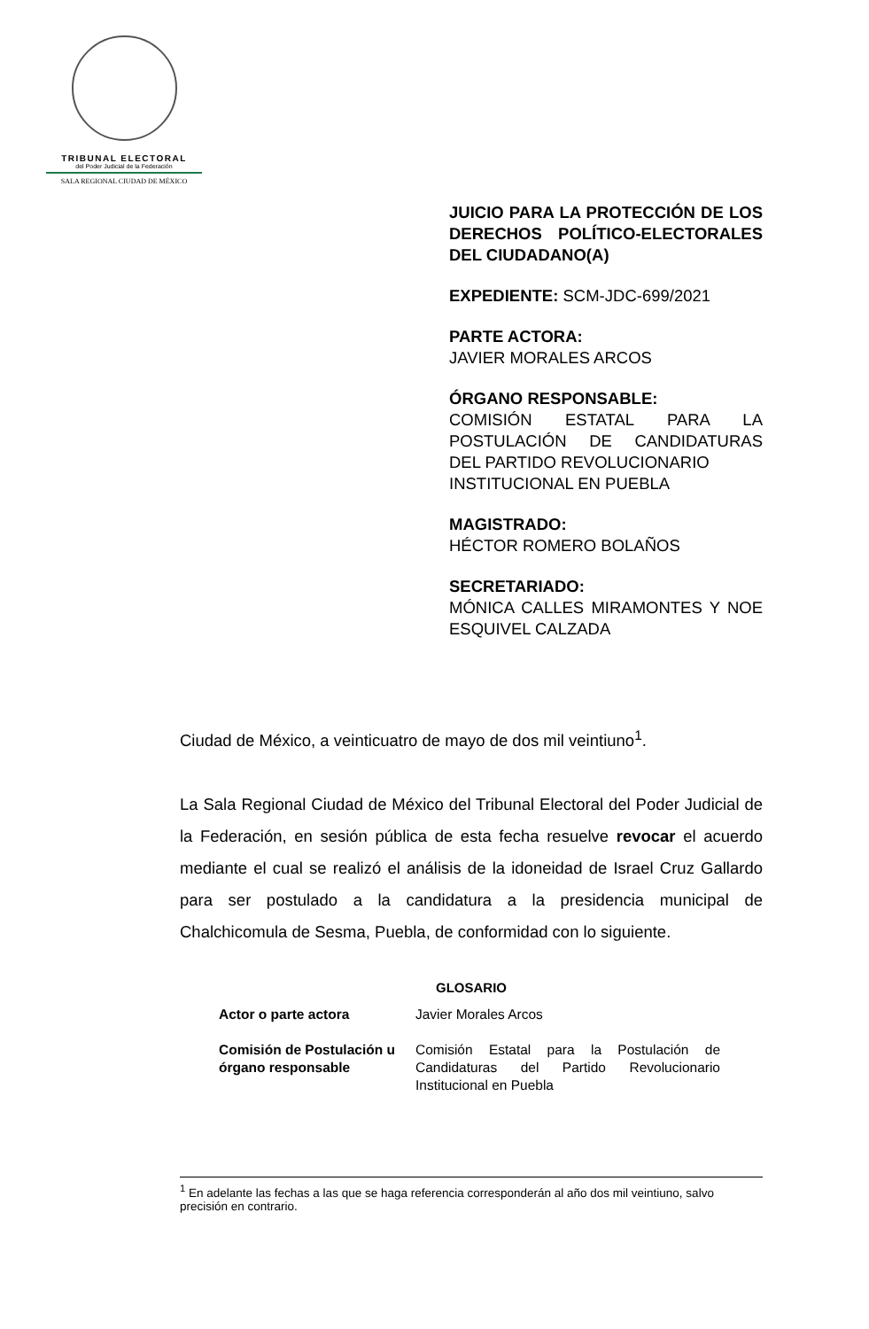TRIBUNAL ELECTORAL
del Poder Judicial de la Federación
SALA REGIONAL CIUDAD DE MÉXICO
JUICIO PARA LA PROTECCIÓN DE LOS DERECHOS POLÍTICO-ELECTORALES DEL CIUDADANO(A)
EXPEDIENTE: SCM-JDC-699/2021
PARTE ACTORA:
JAVIER MORALES ARCOS
ÓRGANO RESPONSABLE:
COMISIÓN ESTATAL PARA LA POSTULACIÓN DE CANDIDATURAS DEL PARTIDO REVOLUCIONARIO
INSTITUCIONAL EN PUEBLA
MAGISTRADO:
HÉCTOR ROMERO BOLAÑOS
SECRETARIADO:
MÓNICA CALLES MIRAMONTES Y NOE ESQUIVEL CALZADA
Ciudad de México, a veinticuatro de mayo de dos mil veintiuno<sup>1</sup>.
La Sala Regional Ciudad de México del Tribunal Electoral del Poder Judicial de la Federación, en sesión pública de esta fecha resuelve revocar el acuerdo mediante el cual se realizó el análisis de la idoneidad de Israel Cruz Gallardo para ser postulado a la candidatura a la presidencia municipal de Chalchicomula de Sesma, Puebla, de conformidad con lo siguiente.
GLOSARIO
| Actor o parte actora | Javier Morales Arcos |
| Comisión de Postulación u órgano responsable | Comisión Estatal para la Postulación de Candidaturas del Partido Revolucionario Institucional en Puebla |
<sup>1</sup> En adelante las fechas a las que se haga referencia corresponderán al año dos mil veintiuno, salvo precisión en contrario.